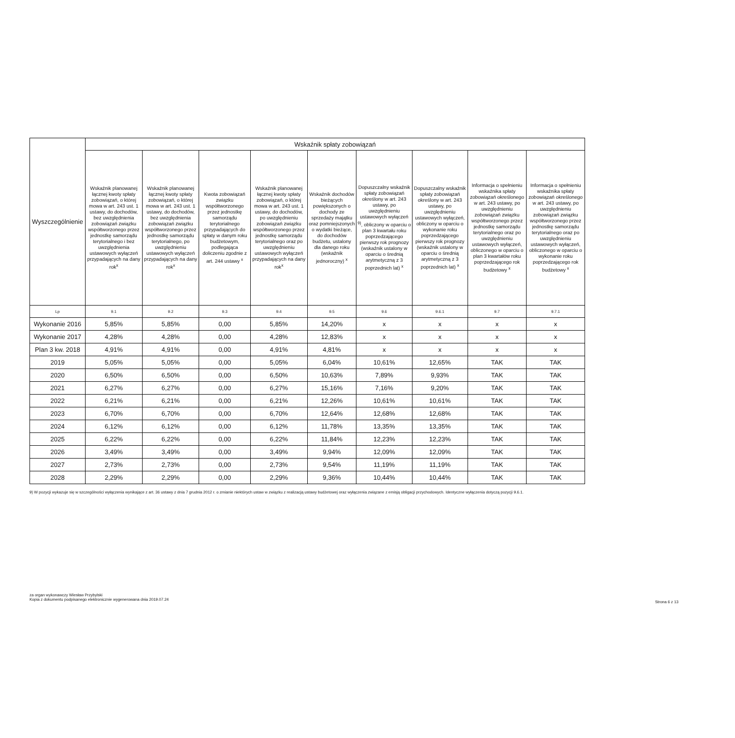| Wyszczególnienie | Wskaźnik spłaty zobowiązań | | | | | | | | |
| --- | --- | --- | --- | --- | --- | --- | --- | --- | --- |
| | Wskaźnik planowanej łącznej kwoty spłaty zobowiązań, o której mowa w art. 243 ust. 1 ustawy, do dochodów, bez uwzględnienia zobowiązań związku współtworzonego przez jednostkę samorządu terytorialnego i bez uwzględnienia ustawowych wyłączeń przypadających na dany rok<sup>x</sup> | Wskaźnik planowanej łącznej kwoty spłaty zobowiązań, o której mowa w art. 243 ust. 1 ustawy, do dochodów, bez uwzględnienia zobowiązań związku współtworzonego przez jednostkę samorządu terytorialnego, po uwzględnieniu ustawowych wyłączeń przypadających na dany rok<sup>x</sup> | Kwota zobowiązań związku współtworzonego przez jednostkę samorządu terytorialnego przypadających do spłaty w danym roku budżetowym, podlegająca doliczeniu zgodnie z art. 244 ustawy <sup>x</sup> | Wskaźnik planowanej łącznej kwoty spłaty zobowiązań, o której mowa w art. 243 ust. 1 ustawy, do dochodów, po uwzględnieniu zobowiązań związku współtworzonego przez jednostkę samorządu terytorialnego oraz po uwzględnieniu ustawowych wyłączeń przypadających na dany rok<sup>x</sup> | Wskaźnik dochodów bieżących powiększonych o dochody ze sprzedaży majątku oraz pomniejszonych o wydatki bieżące, do dochodów budżetu, ustalony dla danego roku (wskaźnik jednoroczny) <sup>x</sup> | Dopuszczalny wskaźnik spłaty zobowiązań określony w art. 243 ustawy, po uwzględnieniu ustawowych wyłączeń <sup>9)</sup>, obliczony w oparciu o plan 3 kwartału roku poprzedzającego pierwszy rok prognozy (wskaźnik ustalony w oparciu o średnią arytmetyczną z 3 poprzednich lat) <sup>x</sup> | Dopuszczalny wskaźnik spłaty zobowiązań określony w art. 243 ustawy, po uwzględnieniu ustawowych wyłączeń, obliczony w oparciu o wykonanie roku poprzedzającego pierwszy rok prognozy (wskaźnik ustalony w oparciu o średnią arytmetyczną z 3 poprzednich lat) <sup>x</sup> | Informacja o spełnieniu wskaźnika spłaty zobowiązań określonego w art. 243 ustawy, po uwzględnieniu zobowiązań związku współtworzonego przez jednostkę samorządu terytorialnego oraz po uwzględnieniu ustawowych wyłączeń, obliczonego w oparciu o plan 3 kwartałów roku poprzedzającego rok budżetowy <sup>x</sup> | Informacja o spełnieniu wskaźnika spłaty zobowiązań określonego w art. 243 ustawy, po uwzględnieniu zobowiązań związku współtworzonego przez jednostkę samorządu terytorialnego oraz po uwzględnieniu ustawowych wyłączeń, obliczonego w oparciu o wykonanie roku poprzedzającego rok budżetowy <sup>x</sup> |
| Lp | 9.1 | 9.2 | 9.3 | 9.4 | 9.5 | 9.6 | 9.6.1 | 9.7 | 9.7.1 |
| Wykonanie 2016 | 5,85% | 5,85% | 0,00 | 5,85% | 14,20% | x | x | x | x |
| Wykonanie 2017 | 4,28% | 4,28% | 0,00 | 4,28% | 12,83% | x | x | x | x |
| Plan 3 kw. 2018 | 4,91% | 4,91% | 0,00 | 4,91% | 4,81% | x | x | x | x |
| 2019 | 5,05% | 5,05% | 0,00 | 5,05% | 6,04% | 10,61% | 12,65% | TAK | TAK |
| 2020 | 6,50% | 6,50% | 0,00 | 6,50% | 10,63% | 7,89% | 9,93% | TAK | TAK |
| 2021 | 6,27% | 6,27% | 0,00 | 6,27% | 15,16% | 7,16% | 9,20% | TAK | TAK |
| 2022 | 6,21% | 6,21% | 0,00 | 6,21% | 12,26% | 10,61% | 10,61% | TAK | TAK |
| 2023 | 6,70% | 6,70% | 0,00 | 6,70% | 12,64% | 12,68% | 12,68% | TAK | TAK |
| 2024 | 6,12% | 6,12% | 0,00 | 6,12% | 11,78% | 13,35% | 13,35% | TAK | TAK |
| 2025 | 6,22% | 6,22% | 0,00 | 6,22% | 11,84% | 12,23% | 12,23% | TAK | TAK |
| 2026 | 3,49% | 3,49% | 0,00 | 3,49% | 9,94% | 12,09% | 12,09% | TAK | TAK |
| 2027 | 2,73% | 2,73% | 0,00 | 2,73% | 9,54% | 11,19% | 11,19% | TAK | TAK |
| 2028 | 2,29% | 2,29% | 0,00 | 2,29% | 9,36% | 10,44% | 10,44% | TAK | TAK |
9) W pozycji wykazuje się w szczególności wyłączenia wynikające z art. 36 ustawy z dnia 7 grudnia 2012 r. o zmianie niektórych ustaw w związku z realizacją ustawy budżetowej oraz wyłączenia związane z emisją obligacji przychodowych. Identyczne wyłączenia dotyczą pozycji 9.6.1.
za organ wykonawczy Wiesław Przybylski
Kopia z dokumentu podpisanego elektronicznie wygenerowana dnia 2019.07.24
Strona 6 z 13